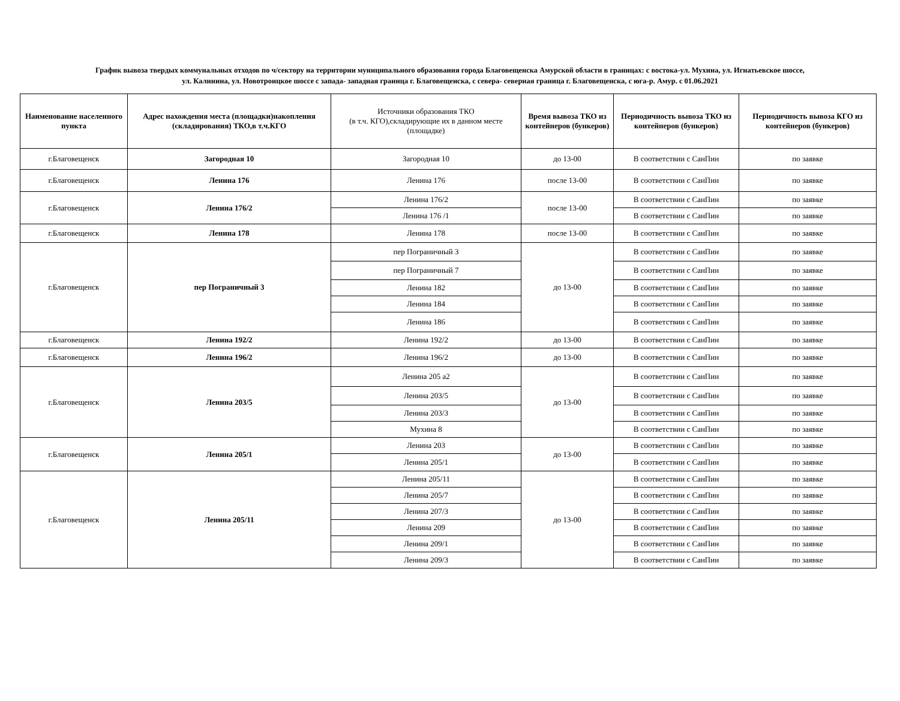График вывоза твердых коммунальных отходов по ч/сектору на территории муниципального образования города Благовещенска Амурской области в границах: с востока-ул. Мухина, ул. Игнатьевское шоссе,
ул. Калинина, ул. Новотроицкое шоссе с запада- западная граница г. Благовещенска, с севера- северная граница г. Благовещенска, с юга-р. Амур. с 01.06.2021
| Наименование населенного пункта | Адрес нахождения места (площадки)накопления (складирования) ТКО,в т.ч.КГО | Источники образования ТКО (в т.ч. КГО),складирующие их в данном месте (площадке) | Время вывоза ТКО из контейнеров (бункеров) | Периодичность вывоза ТКО из контейнеров (бункеров) | Периодичность вывоза КГО из контейнеров (бункеров) |
| --- | --- | --- | --- | --- | --- |
| г.Благовещенск | Загородная 10 | Загородная 10 | до 13-00 | В соответствии с СанПин | по заявке |
| г.Благовещенск | Ленина 176 | Ленина 176 | после 13-00 | В соответствии с СанПин | по заявке |
| г.Благовещенск | Ленина 176/2 | Ленина 176/2 | после 13-00 | В соответствии с СанПин | по заявке |
| | | Ленина 176 /1 | | В соответствии с СанПин | по заявке |
| г.Благовещенск | Ленина 178 | Ленина 178 | после 13-00 | В соответствии с СанПин | по заявке |
| г.Благовещенск | пер Пограничный 3 | пер Пограничный 3 | до 13-00 | В соответствии с СанПин | по заявке |
| | | пер Пограничный 7 | | В соответствии с СанПин | по заявке |
| | | Ленина 182 | | В соответствии с СанПин | по заявке |
| | | Ленина 184 | | В соответствии с СанПин | по заявке |
| | | Ленина 186 | | В соответствии с СанПин | по заявке |
| г.Благовещенск | Ленина 192/2 | Ленина 192/2 | до 13-00 | В соответствии с СанПин | по заявке |
| г.Благовещенск | Ленина 196/2 | Ленина 196/2 | до 13-00 | В соответствии с СанПин | по заявке |
| г.Благовещенск | Ленина 203/5 | Ленина 205 а2 | до 13-00 | В соответствии с СанПин | по заявке |
| | | Ленина 203/5 | | В соответствии с СанПин | по заявке |
| | | Ленина 203/3 | | В соответствии с СанПин | по заявке |
| | | Мухина 8 | | В соответствии с СанПин | по заявке |
| г.Благовещенск | Ленина 205/1 | Ленина 203 | до 13-00 | В соответствии с СанПин | по заявке |
| | | Ленина 205/1 | | В соответствии с СанПин | по заявке |
| г.Благовещенск | Ленина 205/11 | Ленина 205/11 | до 13-00 | В соответствии с СанПин | по заявке |
| | | Ленина 205/7 | | В соответствии с СанПин | по заявке |
| | | Ленина 207/3 | | В соответствии с СанПин | по заявке |
| | | Ленина 209 | | В соответствии с СанПин | по заявке |
| | | Ленина 209/1 | | В соответствии с СанПин | по заявке |
| | | Ленина 209/3 | | В соответствии с СанПин | по заявке |